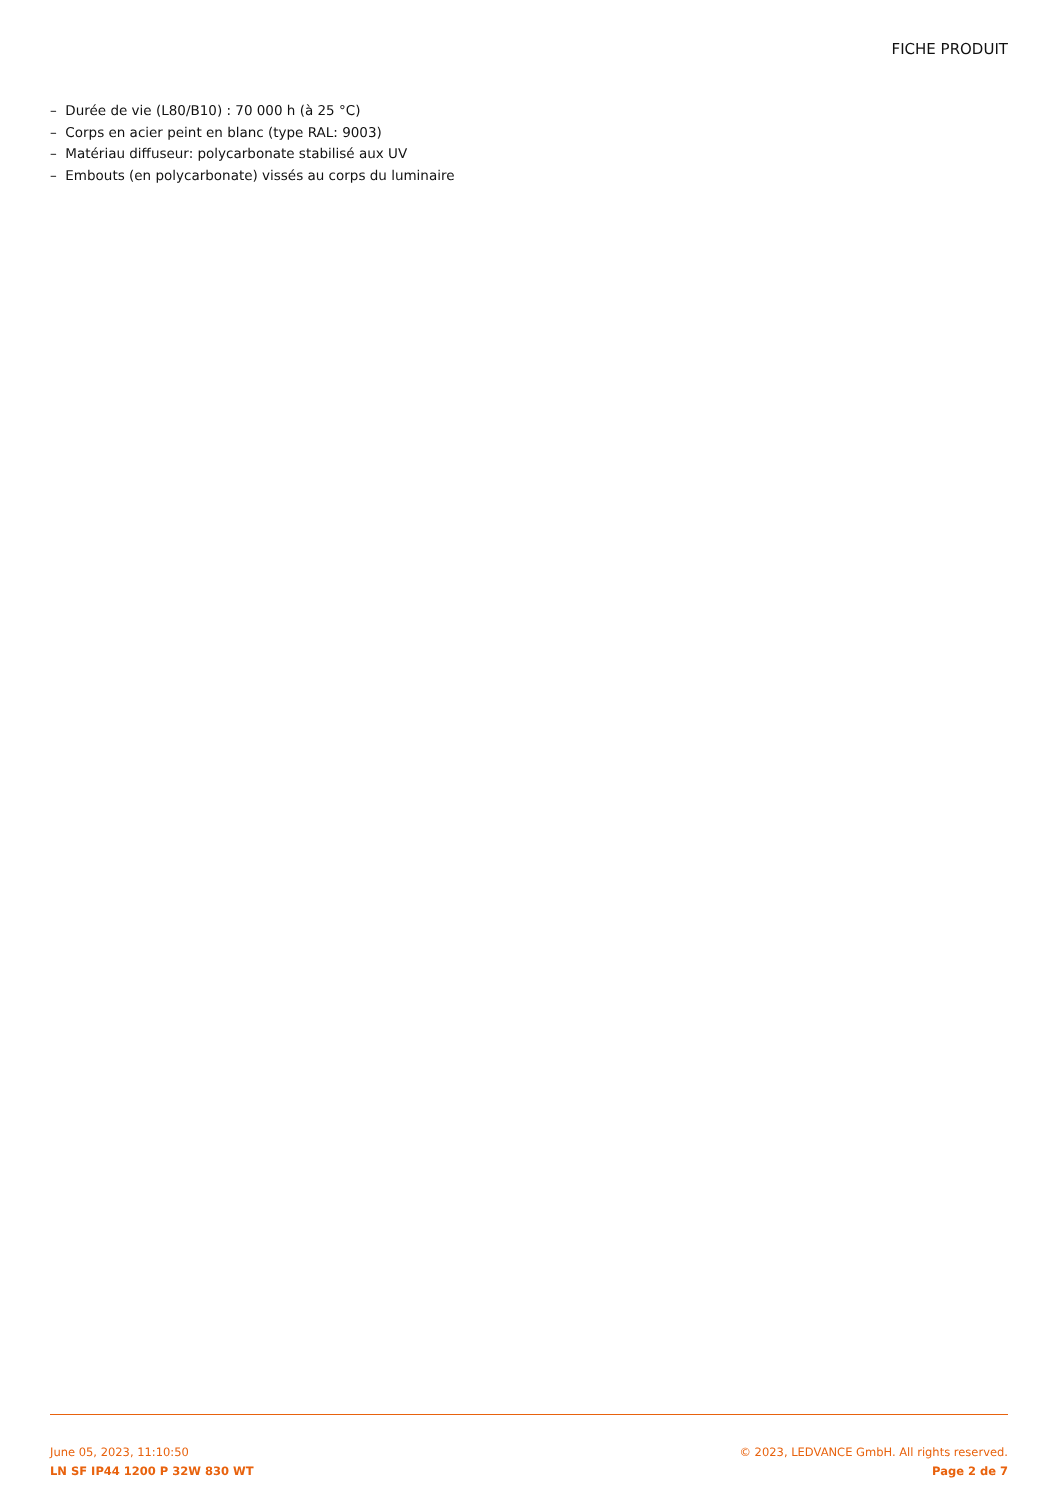FICHE PRODUIT
– Durée de vie (L80/B10) : 70 000 h (à 25 °C)
– Corps en acier peint en blanc (type RAL: 9003)
– Matériau diffuseur: polycarbonate stabilisé aux UV
– Embouts (en polycarbonate) vissés au corps du luminaire
June 05, 2023, 11:10:50
LN SF IP44 1200 P 32W 830 WT
© 2023, LEDVANCE GmbH. All rights reserved.
Page 2 de 7